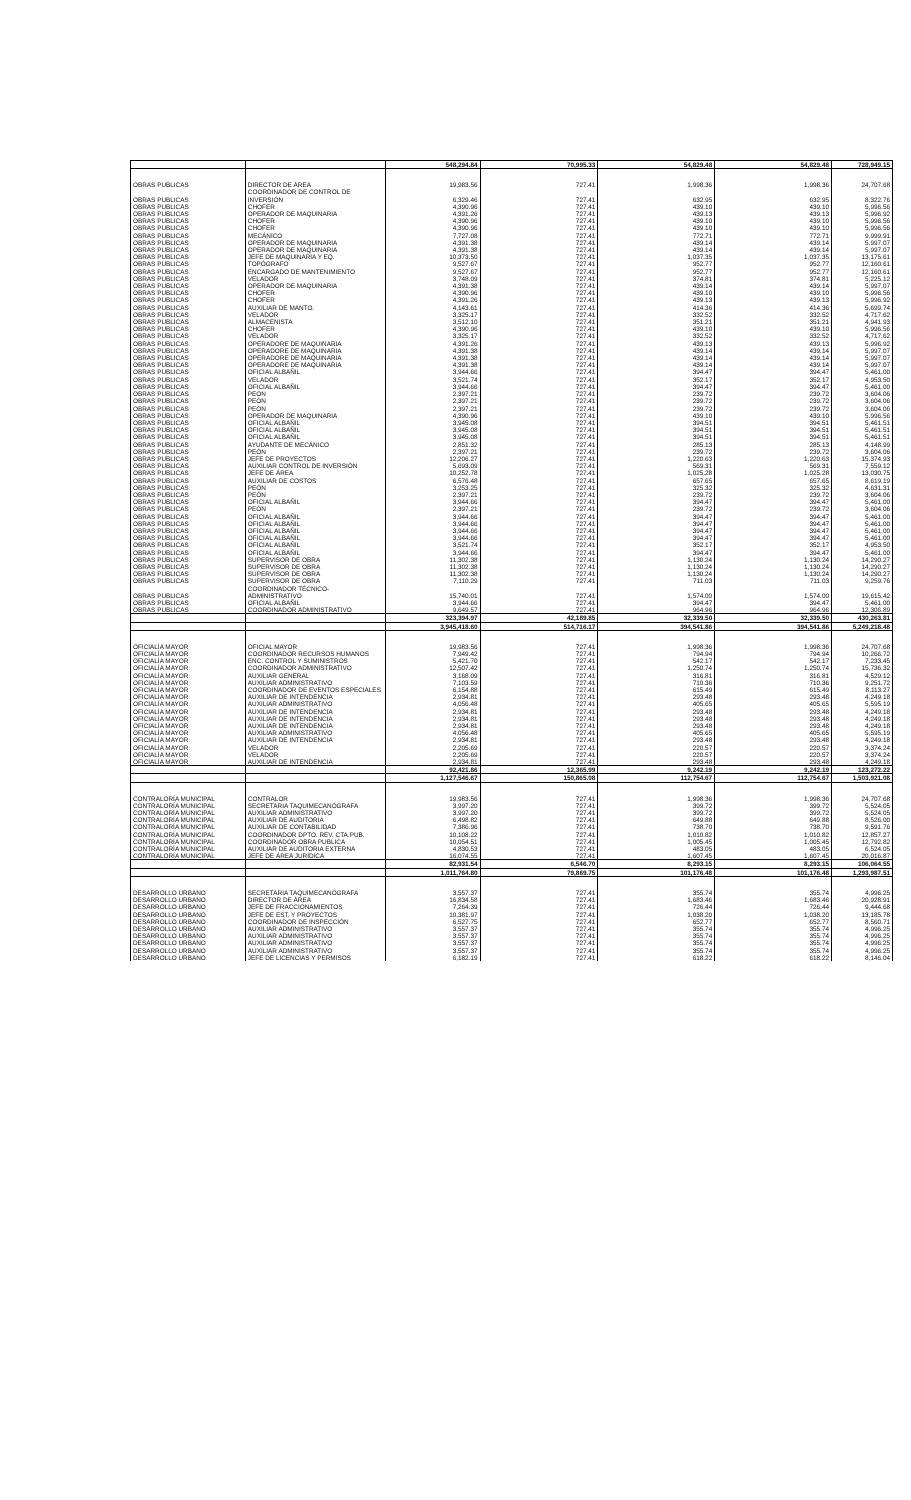| | | 548,294.84 | 70,995.33 | 54,829.48 | 54,829.48 | 728,949.15 |
| OBRAS PUBLICAS | DIRECTOR DE ÁREA | 19,983.56 | 727.41 | 1,998.36 | 1,998.36 | 24,707.68 |
| OBRAS PUBLICAS | COORDINADOR DE CONTROL DE INVERSIÓN | 6,329.46 | 727.41 | 632.95 | 632.95 | 8,322.76 |
| OBRAS PUBLICAS | CHOFER | 4,390.96 | 727.41 | 439.10 | 439.10 | 5,996.56 |
| OBRAS PUBLICAS | OPERADOR DE MAQUINARIA | 4,391.26 | 727.41 | 439.13 | 439.13 | 5,996.92 |
| OBRAS PUBLICAS | CHOFER | 4,390.96 | 727.41 | 439.10 | 439.10 | 5,996.56 |
| OBRAS PUBLICAS | CHOFER | 4,390.96 | 727.41 | 439.10 | 439.10 | 5,996.56 |
| OBRAS PUBLICAS | MECÁNICO | 7,727.08 | 727.41 | 772.71 | 772.71 | 9,999.91 |
| OBRAS PUBLICAS | OPERADOR DE MAQUINARIA | 4,391.38 | 727.41 | 439.14 | 439.14 | 5,997.07 |
| OBRAS PUBLICAS | OPERADOR DE MAQUINARIA | 4,391.38 | 727.41 | 439.14 | 439.14 | 5,997.07 |
| OBRAS PUBLICAS | JEFE DE MAQUINARIA Y EQ. | 10,373.50 | 727.41 | 1,037.35 | 1,037.35 | 13,175.61 |
| OBRAS PUBLICAS | TOPÓGRAFO | 9,527.67 | 727.41 | 952.77 | 952.77 | 12,160.61 |
| OBRAS PUBLICAS | ENCARGADO DE MANTENIMIENTO | 9,527.67 | 727.41 | 952.77 | 952.77 | 12,160.61 |
| OBRAS PUBLICAS | VELADOR | 3,748.09 | 727.41 | 374.81 | 374.81 | 5,225.12 |
| OBRAS PUBLICAS | OPERADOR DE MAQUINARIA | 4,391.38 | 727.41 | 439.14 | 439.14 | 5,997.07 |
| OBRAS PUBLICAS | CHOFER | 4,390.96 | 727.41 | 439.10 | 439.10 | 5,996.56 |
| OBRAS PUBLICAS | CHOFER | 4,391.26 | 727.41 | 439.13 | 439.13 | 5,996.92 |
| OBRAS PUBLICAS | AUXILIAR DE MANTO. | 4,143.61 | 727.41 | 414.36 | 414.36 | 5,699.74 |
| OBRAS PUBLICAS | VELADOR | 3,325.17 | 727.41 | 332.52 | 332.52 | 4,717.62 |
| OBRAS PUBLICAS | ALMACENISTA | 3,512.10 | 727.41 | 351.21 | 351.21 | 4,941.93 |
| OBRAS PUBLICAS | CHOFER | 4,390.96 | 727.41 | 439.10 | 439.10 | 5,996.56 |
| OBRAS PUBLICAS | VELADOR | 3,325.17 | 727.41 | 332.52 | 332.52 | 4,717.62 |
| OBRAS PUBLICAS | OPERADORE DE MAQUINARIA | 4,391.26 | 727.41 | 439.13 | 439.13 | 5,996.92 |
| OBRAS PUBLICAS | OPERADORE DE MAQUINARIA | 4,391.38 | 727.41 | 439.14 | 439.14 | 5,997.07 |
| OBRAS PUBLICAS | OPERADORE DE MAQUINARIA | 4,391.38 | 727.41 | 439.14 | 439.14 | 5,997.07 |
| OBRAS PUBLICAS | OPERADORE DE MAQUINARIA | 4,391.38 | 727.41 | 439.14 | 439.14 | 5,997.07 |
| OBRAS PUBLICAS | OFICIAL ALBAÑIL | 3,944.66 | 727.41 | 394.47 | 394.47 | 5,461.00 |
| OBRAS PUBLICAS | VELADOR | 3,521.74 | 727.41 | 352.17 | 352.17 | 4,953.50 |
| OBRAS PUBLICAS | OFICIAL ALBAÑIL | 3,944.66 | 727.41 | 394.47 | 394.47 | 5,461.00 |
| OBRAS PUBLICAS | PEÓN | 2,397.21 | 727.41 | 239.72 | 239.72 | 3,604.06 |
| OBRAS PUBLICAS | PEÓN | 2,397.21 | 727.41 | 239.72 | 239.72 | 3,604.06 |
| OBRAS PUBLICAS | PEÓN | 2,397.21 | 727.41 | 239.72 | 239.72 | 3,604.06 |
| OBRAS PUBLICAS | OPERADOR DE MAQUINARIA | 4,390.96 | 727.41 | 439.10 | 439.10 | 5,996.56 |
| OBRAS PUBLICAS | OFICIAL ALBAÑIL | 3,945.08 | 727.41 | 394.51 | 394.51 | 5,461.51 |
| OBRAS PUBLICAS | OFICIAL ALBAÑIL | 3,945.08 | 727.41 | 394.51 | 394.51 | 5,461.51 |
| OBRAS PUBLICAS | OFICIAL ALBAÑIL | 3,945.08 | 727.41 | 394.51 | 394.51 | 5,461.51 |
| OBRAS PUBLICAS | AYUDANTE DE MECÁNICO | 2,851.32 | 727.41 | 285.13 | 285.13 | 4,148.99 |
| OBRAS PUBLICAS | PEÓN | 2,397.21 | 727.41 | 239.72 | 239.72 | 3,604.06 |
| OBRAS PUBLICAS | JEFE DE PROYECTOS | 12,206.27 | 727.41 | 1,220.63 | 1,220.63 | 15,374.93 |
| OBRAS PUBLICAS | AUXILIAR CONTROL DE INVERSIÓN | 5,693.09 | 727.41 | 569.31 | 569.31 | 7,559.12 |
| OBRAS PUBLICAS | JEFE DE ÁREA | 10,252.78 | 727.41 | 1,025.28 | 1,025.28 | 13,030.75 |
| OBRAS PUBLICAS | AUXILIAR DE COSTOS | 6,576.48 | 727.41 | 657.65 | 657.65 | 8,619.19 |
| OBRAS PUBLICAS | PEÓN | 3,253.25 | 727.41 | 325.32 | 325.32 | 4,631.31 |
| OBRAS PUBLICAS | PEÓN | 2,397.21 | 727.41 | 239.72 | 239.72 | 3,604.06 |
| OBRAS PUBLICAS | OFICIAL ALBAÑIL | 3,944.66 | 727.41 | 394.47 | 394.47 | 5,461.00 |
| OBRAS PUBLICAS | PEÓN | 2,397.21 | 727.41 | 239.72 | 239.72 | 3,604.06 |
| OBRAS PUBLICAS | OFICIAL ALBAÑIL | 3,944.66 | 727.41 | 394.47 | 394.47 | 5,461.00 |
| OBRAS PUBLICAS | OFICIAL ALBAÑIL | 3,944.66 | 727.41 | 394.47 | 394.47 | 5,461.00 |
| OBRAS PUBLICAS | OFICIAL ALBAÑIL | 3,944.66 | 727.41 | 394.47 | 394.47 | 5,461.00 |
| OBRAS PUBLICAS | OFICIAL ALBAÑIL | 3,944.66 | 727.41 | 394.47 | 394.47 | 5,461.00 |
| OBRAS PUBLICAS | OFICIAL ALBAÑIL | 3,521.74 | 727.41 | 352.17 | 352.17 | 4,953.50 |
| OBRAS PUBLICAS | OFICIAL ALBAÑIL | 3,944.66 | 727.41 | 394.47 | 394.47 | 5,461.00 |
| OBRAS PUBLICAS | SUPERVISOR DE OBRA | 11,302.38 | 727.41 | 1,130.24 | 1,130.24 | 14,290.27 |
| OBRAS PUBLICAS | SUPERVISOR DE OBRA | 11,302.38 | 727.41 | 1,130.24 | 1,130.24 | 14,290.27 |
| OBRAS PUBLICAS | SUPERVISOR DE OBRA | 11,302.38 | 727.41 | 1,130.24 | 1,130.24 | 14,290.27 |
| OBRAS PUBLICAS | SUPERVISOR DE OBRA | 7,110.29 | 727.41 | 711.03 | 711.03 | 9,259.76 |
| OBRAS PUBLICAS | COORDINADOR TÉCNICO-ADMINISTRATIVO | 15,740.01 | 727.41 | 1,574.00 | 1,574.00 | 19,615.42 |
| OBRAS PUBLICAS | OFICIAL ALBAÑIL | 3,944.66 | 727.41 | 394.47 | 394.47 | 5,461.00 |
| OBRAS PUBLICAS | COORDINADOR ADMINISTRATIVO | 9,649.57 | 727.41 | 964.96 | 964.96 | 12,306.89 |
| | | 323,394.97 | 42,189.85 | 32,339.50 | 32,339.50 | 430,263.81 |
| | | 3,945,418.60 | 514,716.17 | 394,541.86 | 394,541.86 | 5,249,218.48 |
| OFICIALÍA MAYOR | OFICIAL MAYOR | 19,983.56 | 727.41 | 1,998.36 | 1,998.36 | 24,707.68 |
| OFICIALÍA MAYOR | COORDINADOR RECURSOS HUMANOS | 7,949.42 | 727.41 | 794.94 | 794.94 | 10,266.72 |
| OFICIALÍA MAYOR | ENC. CONTROL Y SUMINISTROS | 5,421.70 | 727.41 | 542.17 | 542.17 | 7,233.45 |
| OFICIALÍA MAYOR | COORDINADOR ADMINISTRATIVO | 12,507.42 | 727.41 | 1,250.74 | 1,250.74 | 15,736.32 |
| OFICIALÍA MAYOR | AUXILIAR GENERAL | 3,168.09 | 727.41 | 316.81 | 316.81 | 4,529.12 |
| OFICIALÍA MAYOR | AUXILIAR ADMINISTRATIVO | 7,103.59 | 727.41 | 710.36 | 710.36 | 9,251.72 |
| OFICIALÍA MAYOR | COORDINADOR DE EVENTOS ESPECIALES | 6,154.88 | 727.41 | 615.49 | 615.49 | 8,113.27 |
| OFICIALÍA MAYOR | AUXILIAR DE INTENDENCIA | 2,934.81 | 727.41 | 293.48 | 293.48 | 4,249.18 |
| OFICIALÍA MAYOR | AUXILIAR ADMINISTRATIVO | 4,056.48 | 727.41 | 405.65 | 405.65 | 5,595.19 |
| OFICIALÍA MAYOR | AUXILIAR DE INTENDENCIA | 2,934.81 | 727.41 | 293.48 | 293.48 | 4,249.18 |
| OFICIALÍA MAYOR | AUXILIAR DE INTENDENCIA | 2,934.81 | 727.41 | 293.48 | 293.48 | 4,249.18 |
| OFICIALÍA MAYOR | AUXILIAR DE INTENDENCIA | 2,934.81 | 727.41 | 293.48 | 293.48 | 4,249.18 |
| OFICIALÍA MAYOR | AUXILIAR ADMINISTRATIVO | 4,056.48 | 727.41 | 405.65 | 405.65 | 5,595.19 |
| OFICIALÍA MAYOR | AUXILIAR DE INTENDENCIA | 2,934.81 | 727.41 | 293.48 | 293.48 | 4,249.18 |
| OFICIALÍA MAYOR | VELADOR | 2,205.69 | 727.41 | 220.57 | 220.57 | 3,374.24 |
| OFICIALÍA MAYOR | VELADOR | 2,205.69 | 727.41 | 220.57 | 220.57 | 3,374.24 |
| OFICIALÍA MAYOR | AUXILIAR DE INTENDENCIA | 2,934.81 | 727.41 | 293.48 | 293.48 | 4,249.18 |
| | | 92,421.86 | 12,365.99 | 9,242.19 | 9,242.19 | 123,272.22 |
| | | 1,127,546.67 | 150,865.08 | 112,754.67 | 112,754.67 | 1,503,921.08 |
| CONTRALORÍA MUNICIPAL | CONTRALOR | 19,983.56 | 727.41 | 1,998.36 | 1,998.36 | 24,707.68 |
| CONTRALORÍA MUNICIPAL | SECRETARIA TAQUIMECANÓGRAFA | 3,997.20 | 727.41 | 399.72 | 399.72 | 5,524.05 |
| CONTRALORÍA MUNICIPAL | AUXILIAR ADMINISTRATIVO | 3,997.20 | 727.41 | 399.72 | 399.72 | 5,524.05 |
| CONTRALORÍA MUNICIPAL | AUXILIAR DE AUDITORIA | 6,498.82 | 727.41 | 649.88 | 649.88 | 8,526.00 |
| CONTRALORÍA MUNICIPAL | AUXILIAR DE CONTABILIDAD | 7,386.96 | 727.41 | 738.70 | 738.70 | 9,591.76 |
| CONTRALORÍA MUNICIPAL | COORDINADOR DPTO. REV. CTA.PUB. | 10,108.22 | 727.41 | 1,010.82 | 1,010.82 | 12,857.27 |
| CONTRALORÍA MUNICIPAL | COORDINADOR OBRA PUBLICA | 10,054.51 | 727.41 | 1,005.45 | 1,005.45 | 12,792.82 |
| CONTRALORÍA MUNICIPAL | AUXILIAR DE AUDITORIA EXTERNA | 4,830.53 | 727.41 | 483.05 | 483.05 | 6,524.05 |
| CONTRALORÍA MUNICIPAL | JEFE DE ÁREA JURÍDICA | 16,074.55 | 727.41 | 1,607.45 | 1,607.45 | 20,016.87 |
| | | 82,931.54 | 6,546.70 | 8,293.15 | 8,293.15 | 106,064.55 |
| | | 1,011,764.80 | 79,869.75 | 101,176.48 | 101,176.48 | 1,293,987.51 |
| DESARROLLO URBANO | SECRETARIA TAQUIMECANÓGRAFA | 3,557.37 | 727.41 | 355.74 | 355.74 | 4,996.25 |
| DESARROLLO URBANO | DIRECTOR DE ÁREA | 16,834.58 | 727.41 | 1,683.46 | 1,683.46 | 20,928.91 |
| DESARROLLO URBANO | JEFE DE FRACCIONAMIENTOS | 7,264.39 | 727.41 | 726.44 | 726.44 | 9,444.68 |
| DESARROLLO URBANO | JEFE DE EST. Y PROYECTOS | 10,381.97 | 727.41 | 1,038.20 | 1,038.20 | 13,185.78 |
| DESARROLLO URBANO | COORDINADOR DE INSPECCIÓN | 6,527.75 | 727.41 | 652.77 | 652.77 | 8,560.71 |
| DESARROLLO URBANO | AUXILIAR ADMINISTRATIVO | 3,557.37 | 727.41 | 355.74 | 355.74 | 4,996.25 |
| DESARROLLO URBANO | AUXILIAR ADMINISTRATIVO | 3,557.37 | 727.41 | 355.74 | 355.74 | 4,996.25 |
| DESARROLLO URBANO | AUXILIAR ADMINISTRATIVO | 3,557.37 | 727.41 | 355.74 | 355.74 | 4,996.25 |
| DESARROLLO URBANO | AUXILIAR ADMINISTRATIVO | 3,557.37 | 727.41 | 355.74 | 355.74 | 4,996.25 |
| DESARROLLO URBANO | JEFE DE LICENCIAS Y PERMISOS | 6,182.19 | 727.41 | 618.22 | 618.22 | 8,146.04 |